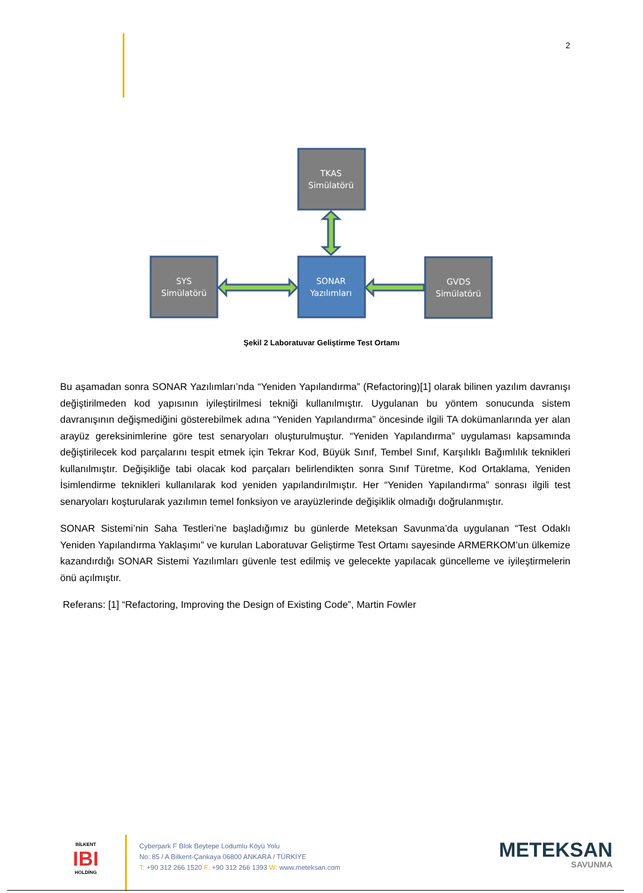2
TKAS
Simülatörü
SYS
Simülatörü
SONAR
Yazılımları
GVDS
Simülatörü
Şekil 2 Laboratuvar Geliştirme Test Ortamı
Bu aşamadan sonra SONAR Yazılımları’nda “Yeniden Yapılandırma” (Refactoring)[1] olarak bilinen yazılım davranışı değiştirilmeden kod yapısının iyileştirilmesi tekniği kullanılmıştır. Uygulanan bu yöntem sonucunda sistem davranışının değişmediğini gösterebilmek adına “Yeniden Yapılandırma” öncesinde ilgili TA dokümanlarında yer alan arayüz gereksinimlerine göre test senaryoları oluşturulmuştur. “Yeniden Yapılandırma” uygulaması kapsamında değiştirilecek kod parçalarını tespit etmek için Tekrar Kod, Büyük Sınıf, Tembel Sınıf, Karşılıklı Bağımlılık teknikleri kullanılmıştır. Değişikliğe tabi olacak kod parçaları belirlendikten sonra Sınıf Türetme, Kod Ortaklama, Yeniden İsimlendirme teknikleri kullanılarak kod yeniden yapılandırılmıştır. Her “Yeniden Yapılandırma” sonrası ilgili test senaryoları koşturularak yazılımın temel fonksiyon ve arayüzlerinde değişiklik olmadığı doğrulanmıştır.
SONAR Sistemi’nin Saha Testleri’ne başladığımız bu günlerde Meteksan Savunma’da uygulanan “Test Odaklı Yeniden Yapılandırma Yaklaşımı” ve kurulan Laboratuvar Geliştirme Test Ortamı sayesinde ARMERKOM’un ülkemize kazandırdığı SONAR Sistemi Yazılımları güvenle test edilmiş ve gelecekte yapılacak güncelleme ve iyileştirmelerin önü açılmıştır.
Referans: [1] “Refactoring, Improving the Design of Existing Code”, Martin Fowler
BİLKENT
IBI
HOLDİNG
Cyberpark F Blok Beytepe Lodumlu Köyü Yolu
No: 85 / A Bilkent-Çankaya 06800 ANKARA / TÜRKİYE
T: +90 312 266 1520 F: +90 312 266 1393 W: www.meteksan.com
METEKSAN
SAVUNMA